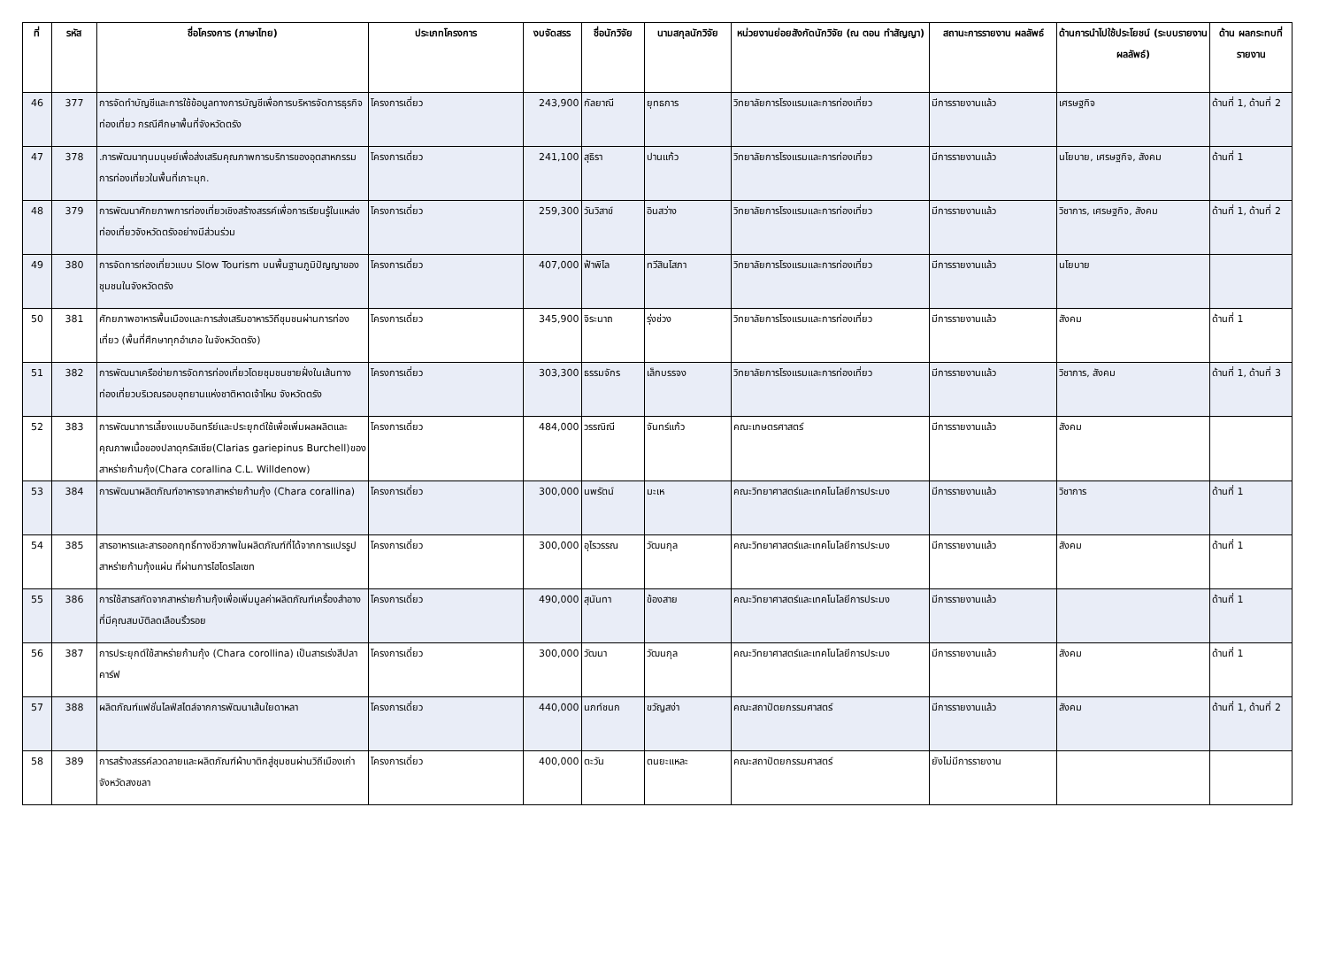| ที่ | รหัส | ชื่อโครงการ (ภาษาไทย) | ประเภทโครงการ | งบจัดสรร | ชื่อนักวิจัย | นามสกุลนักวิจัย | หน่วยงานย่อยสังกัดนักวิจัย (ณ ตอน ทำสัญญา) | สถานะการรายงาน ผลลัพธ์ | ด้านการนำไปใช้ประโยชน์ (ระบบรายงานผลลัพธ์) | ด้าน ผลกระทบที่ รายงาน |
| --- | --- | --- | --- | --- | --- | --- | --- | --- | --- | --- |
| 46 | 377 | การจัดทำบัญชีและการใช้ข้อมูลทางการบัญชีเพื่อการบริหารจัดการธุรกิจท่องเที่ยว กรณีศึกษาพื้นที่จังหวัดตรัง | โครงการเดี่ยว | 243,900 | กัลยาณี | ยุทธการ | วิทยาลัยการโรงแรมและการท่องเที่ยว | มีการรายงานแล้ว | เศรษฐกิจ | ด้านที่ 1, ด้านที่ 2 |
| 47 | 378 | .การพัฒนาทุนมนุษย์เพื่อส่งเสริมคุณภาพการบริการของอุตสาหกรรมการท่องเที่ยวในพื้นที่เกาะมุก. | โครงการเดี่ยว | 241,100 | สุธิรา | ปานแก้ว | วิทยาลัยการโรงแรมและการท่องเที่ยว | มีการรายงานแล้ว | นโยบาย, เศรษฐกิจ, สังคม | ด้านที่ 1 |
| 48 | 379 | การพัฒนาศักยภาพการท่องเที่ยวเชิงสร้างสรรค์เพื่อการเรียนรู้ในแหล่งท่องเที่ยวจังหวัดตรังอย่างมีส่วนร่วม | โครงการเดี่ยว | 259,300 | วันวิสาข์ | อินสว่าง | วิทยาลัยการโรงแรมและการท่องเที่ยว | มีการรายงานแล้ว | วิชาการ, เศรษฐกิจ, สังคม | ด้านที่ 1, ด้านที่ 2 |
| 49 | 380 | การจัดการท่องเที่ยวแบบ Slow Tourism บนพื้นฐานภูมิปัญญาของชุมชนในจังหวัดตรัง | โครงการเดี่ยว | 407,000 | ฟ้าพิไล | ทวีสินโสภา | วิทยาลัยการโรงแรมและการท่องเที่ยว | มีการรายงานแล้ว | นโยบาย | |
| 50 | 381 | ศักยภาพอาหารพื้นเมืองและการส่งเสริมอาหารวิถีชุมชนผ่านการท่องเที่ยว (พื้นที่ศึกษาทุกอำเภอ ในจังหวัดตรัง) | โครงการเดี่ยว | 345,900 | จิระนาถ | รุ่งช่วง | วิทยาลัยการโรงแรมและการท่องเที่ยว | มีการรายงานแล้ว | สังคม | ด้านที่ 1 |
| 51 | 382 | การพัฒนาเครือข่ายการจัดการท่องเที่ยวโดยชุมชนชายฝั่งในเส้นทางท่องเที่ยวบริเวณรอบอุทยานแห่งชาติหาดเจ้าไหม จังหวัดตรัง | โครงการเดี่ยว | 303,300 | ธรรมจักร | เล็กบรรจง | วิทยาลัยการโรงแรมและการท่องเที่ยว | มีการรายงานแล้ว | วิชาการ, สังคม | ด้านที่ 1, ด้านที่ 3 |
| 52 | 383 | การพัฒนาการเลี้ยงแบบอินทรีย์และประยุกต์ใช้เพื่อเพิ่มผลผลิตและคุณภาพเนื้อของปลาดุกรัสเซีย(Clarias gariepinus Burchell)ของสาหร่ายก้ามกุ้ง(Chara corallina C.L. Willdenow) | โครงการเดี่ยว | 484,000 | วรรณิณี | จันทร์แก้ว | คณะเกษตรศาสตร์ | มีการรายงานแล้ว | สังคม | |
| 53 | 384 | การพัฒนาผลิตภัณฑ์อาหารจากสาหร่ายก้ามกุ้ง (Chara corallina) | โครงการเดี่ยว | 300,000 | นพรัตน์ | มะเห | คณะวิทยาศาสตร์และเทคโนโลยีการประมง | มีการรายงานแล้ว | วิชาการ | ด้านที่ 1 |
| 54 | 385 | สารอาหารและสารออกฤทธิ์ทางชีวภาพในผลิตภัณฑ์ที่ได้จากการแปรรูปสาหร่ายก้ามกุ้งแผ่น ที่ผ่านการไฮโดรไลเซท | โครงการเดี่ยว | 300,000 | อุไรวรรณ | วัฒนกุล | คณะวิทยาศาสตร์และเทคโนโลยีการประมง | มีการรายงานแล้ว | สังคม | ด้านที่ 1 |
| 55 | 386 | การใช้สารสกัดจากสาหร่ายก้ามกุ้งเพื่อเพิ่มมูลค่าผลิตภัณฑ์เครื่องสำอางที่มีคุณสมบัติลดเลือนริ้วรอย | โครงการเดี่ยว | 490,000 | สุนันทา | ข้องสาย | คณะวิทยาศาสตร์และเทคโนโลยีการประมง | มีการรายงานแล้ว | | ด้านที่ 1 |
| 56 | 387 | การประยุกต์ใช้สาหร่ายก้ามกุ้ง (Chara corollina) เป็นสารเร่งสีปลาคาร์ฟ | โครงการเดี่ยว | 300,000 | วัฒนา | วัฒนกุล | คณะวิทยาศาสตร์และเทคโนโลยีการประมง | มีการรายงานแล้ว | สังคม | ด้านที่ 1 |
| 57 | 388 | ผลิตภัณฑ์แฟชั่นไลฟ์สไตล์จากการพัฒนาเส้นใยดาหลา | โครงการเดี่ยว | 440,000 | นภท์ชนก | ขวัญสง่า | คณะสถาปัตยกรรมศาสตร์ | มีการรายงานแล้ว | สังคม | ด้านที่ 1, ด้านที่ 2 |
| 58 | 389 | การสร้างสรรค์ลวดลายและผลิตภัณฑ์ผ้าบาติกสู่ชุมชนผ่านวิถีเมืองเก่าจังหวัดสงขลา | โครงการเดี่ยว | 400,000 | ตะวัน | ตนยะแหละ | คณะสถาปัตยกรรมศาสตร์ | ยังไม่มีการรายงาน | | |